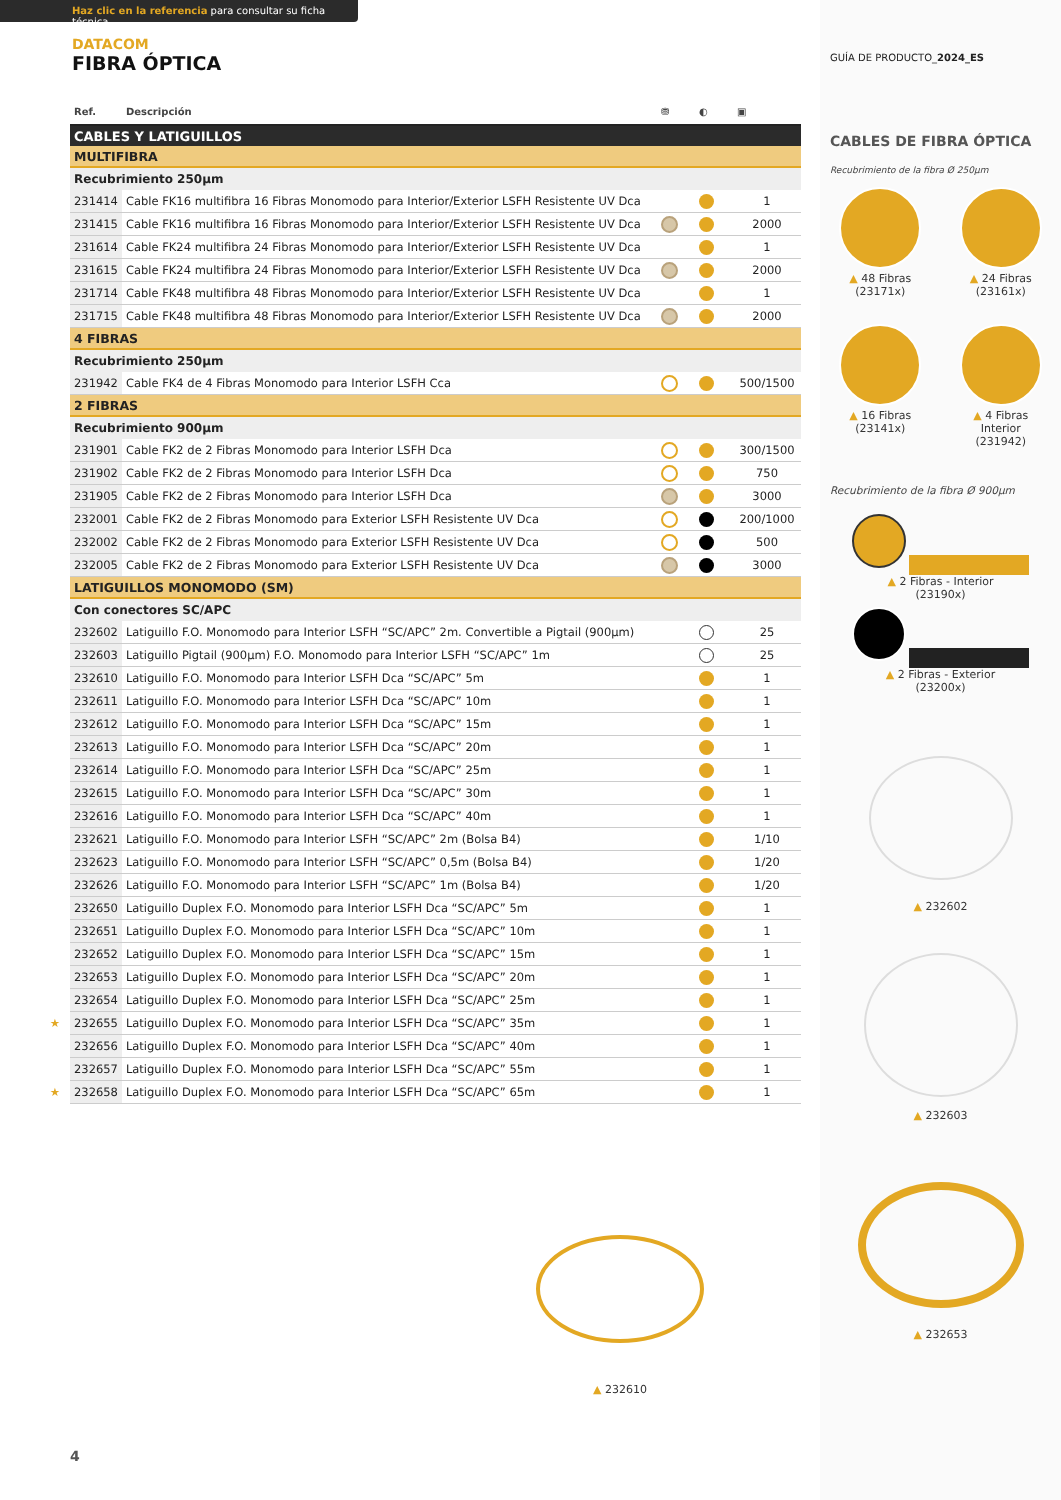Haz clic en la referencia para consultar su ficha técnica
DATACOM
FIBRA ÓPTICA
| Ref. | Descripción | ⛃ | ◐ | ▣ |
| --- | --- | --- | --- | --- |
| CABLES Y LATIGUILLOS | | | | |
| MULTIFIBRA | | | | |
| Recubrimiento 250µm | | | | |
| 231414 | Cable FK16 multifibra 16 Fibras Monomodo para Interior/Exterior LSFH Resistente UV Dca | | | 1 |
| 231415 | Cable FK16 multifibra 16 Fibras Monomodo para Interior/Exterior LSFH Resistente UV Dca | | | 2000 |
| 231614 | Cable FK24 multifibra 24 Fibras Monomodo para Interior/Exterior LSFH Resistente UV Dca | | | 1 |
| 231615 | Cable FK24 multifibra 24 Fibras Monomodo para Interior/Exterior LSFH Resistente UV Dca | | | 2000 |
| 231714 | Cable FK48 multifibra 48 Fibras Monomodo para Interior/Exterior LSFH Resistente UV Dca | | | 1 |
| 231715 | Cable FK48 multifibra 48 Fibras Monomodo para Interior/Exterior LSFH Resistente UV Dca | | | 2000 |
| 4 FIBRAS | | | | |
| Recubrimiento 250µm | | | | |
| 231942 | Cable FK4 de 4 Fibras Monomodo para Interior LSFH Cca | | | 500/1500 |
| 2 FIBRAS | | | | |
| Recubrimiento 900µm | | | | |
| 231901 | Cable FK2 de 2 Fibras Monomodo para Interior LSFH Dca | | | 300/1500 |
| 231902 | Cable FK2 de 2 Fibras Monomodo para Interior LSFH Dca | | | 750 |
| 231905 | Cable FK2 de 2 Fibras Monomodo para Interior LSFH Dca | | | 3000 |
| 232001 | Cable FK2 de 2 Fibras Monomodo para Exterior LSFH Resistente UV Dca | | | 200/1000 |
| 232002 | Cable FK2 de 2 Fibras Monomodo para Exterior LSFH Resistente UV Dca | | | 500 |
| 232005 | Cable FK2 de 2 Fibras Monomodo para Exterior LSFH Resistente UV Dca | | | 3000 |
| LATIGUILLOS MONOMODO (SM) | | | | |
| Con conectores SC/APC | | | | |
| 232602 | Latiguillo F.O. Monomodo para Interior LSFH “SC/APC” 2m. Convertible a Pigtail (900µm) | | | 25 |
| 232603 | Latiguillo Pigtail (900µm) F.O. Monomodo para Interior LSFH “SC/APC” 1m | | | 25 |
| 232610 | Latiguillo F.O. Monomodo para Interior LSFH Dca “SC/APC” 5m | | | 1 |
| 232611 | Latiguillo F.O. Monomodo para Interior LSFH Dca “SC/APC” 10m | | | 1 |
| 232612 | Latiguillo F.O. Monomodo para Interior LSFH Dca “SC/APC” 15m | | | 1 |
| 232613 | Latiguillo F.O. Monomodo para Interior LSFH Dca “SC/APC” 20m | | | 1 |
| 232614 | Latiguillo F.O. Monomodo para Interior LSFH Dca “SC/APC” 25m | | | 1 |
| 232615 | Latiguillo F.O. Monomodo para Interior LSFH Dca “SC/APC” 30m | | | 1 |
| 232616 | Latiguillo F.O. Monomodo para Interior LSFH Dca “SC/APC” 40m | | | 1 |
| 232621 | Latiguillo F.O. Monomodo para Interior LSFH “SC/APC” 2m (Bolsa B4) | | | 1/10 |
| 232623 | Latiguillo F.O. Monomodo para Interior LSFH “SC/APC” 0,5m (Bolsa B4) | | | 1/20 |
| 232626 | Latiguillo F.O. Monomodo para Interior LSFH “SC/APC” 1m (Bolsa B4) | | | 1/20 |
| 232650 | Latiguillo Duplex F.O. Monomodo para Interior LSFH Dca “SC/APC” 5m | | | 1 |
| 232651 | Latiguillo Duplex F.O. Monomodo para Interior LSFH Dca “SC/APC” 10m | | | 1 |
| 232652 | Latiguillo Duplex F.O. Monomodo para Interior LSFH Dca “SC/APC” 15m | | | 1 |
| 232653 | Latiguillo Duplex F.O. Monomodo para Interior LSFH Dca “SC/APC” 20m | | | 1 |
| 232654 | Latiguillo Duplex F.O. Monomodo para Interior LSFH Dca “SC/APC” 25m | | | 1 |
| ★ 232655 | Latiguillo Duplex F.O. Monomodo para Interior LSFH Dca “SC/APC” 35m | | | 1 |
| 232656 | Latiguillo Duplex F.O. Monomodo para Interior LSFH Dca “SC/APC” 40m | | | 1 |
| 232657 | Latiguillo Duplex F.O. Monomodo para Interior LSFH Dca “SC/APC” 55m | | | 1 |
| ★ 232658 | Latiguillo Duplex F.O. Monomodo para Interior LSFH Dca “SC/APC” 65m | | | 1 |
▲ 232610
4
GUÍA DE PRODUCTO_2024_ES
CABLES DE FIBRA ÓPTICA
Recubrimiento de la fibra Ø 250µm
▲ 48 Fibras
(23171x)
▲ 24 Fibras
(23161x)
▲ 16 Fibras
(23141x)
▲ 4 Fibras
Interior
(231942)
Recubrimiento de la fibra Ø 900µm
▲ 2 Fibras - Interior
(23190x)
▲ 2 Fibras - Exterior
(23200x)
▲ 232602
▲ 232603
▲ 232653